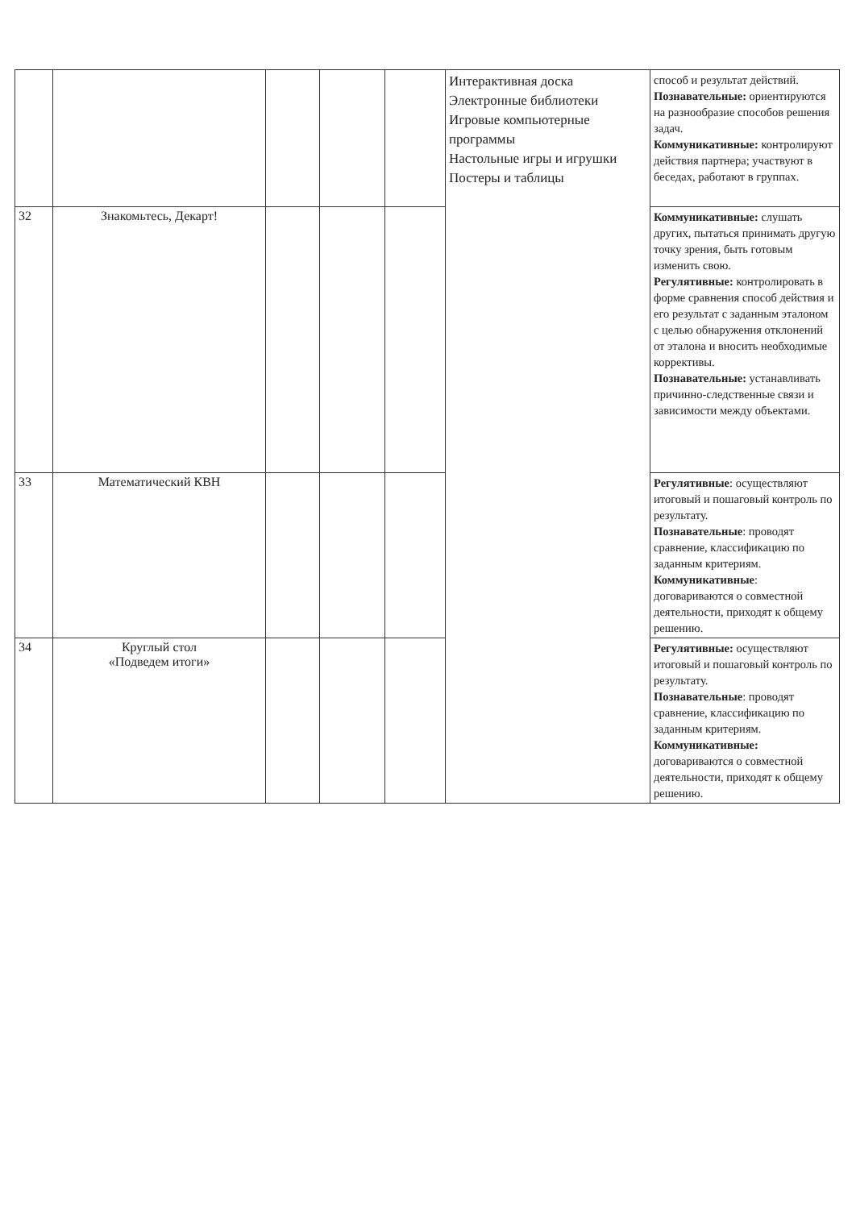| | | | | | Интерактивная доска Электронные библиотеки Игровые компьютерные программы Настольные игры и игрушки Постеры и таблицы | способ и результат действий. Познавательные: ориентируются на разнообразие способов решения задач. Коммуникативные: контролируют действия партнера; участвуют в беседах, работают в группах. |
| 32 | Знакомьтесь, Декарт! | | | | | Коммуникативные: слушать других, пытаться принимать другую точку зрения, быть готовым изменить свою. Регулятивные: контролировать в форме сравнения способ действия и его результат с заданным эталоном с целью обнаружения отклонений от эталона и вносить необходимые коррективы. Познавательные: устанавливать причинно-следственные связи и зависимости между объектами. |
| 33 | Математический КВН | | | | | Регулятивные : осуществляют итоговый и пошаговый контроль по результату. Познавательные : проводят сравнение, классификацию по заданным критериям. Коммуникативные : договариваются о совместной деятельности, приходят к общему решению. |
| 34 | Круглый стол «Подведем итоги» | | | | | Регулятивные: осуществляют итоговый и пошаговый контроль по результату. Познавательные : проводят сравнение, классификацию по заданным критериям. Коммуникативные: договариваются о совместной деятельности, приходят к общему решению. |